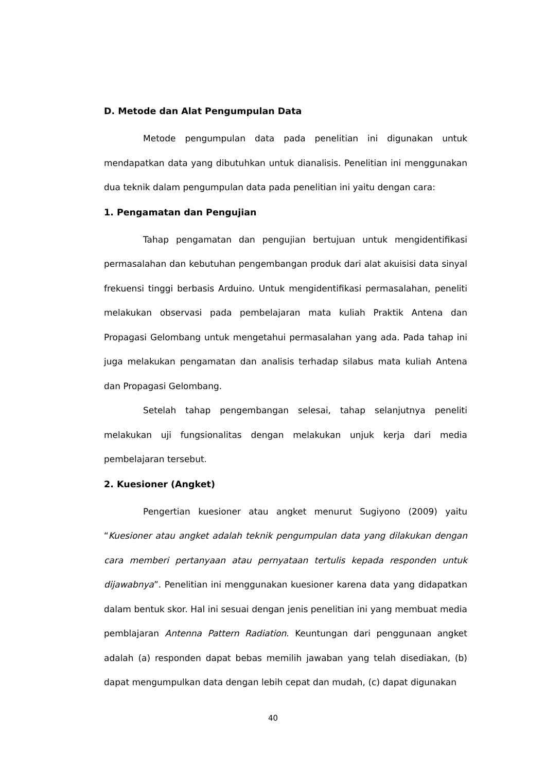D. Metode dan Alat Pengumpulan Data
Metode pengumpulan data pada penelitian ini digunakan untuk mendapatkan data yang dibutuhkan untuk dianalisis. Penelitian ini menggunakan dua teknik dalam pengumpulan data pada penelitian ini yaitu dengan cara:
1. Pengamatan dan Pengujian
Tahap pengamatan dan pengujian bertujuan untuk mengidentifikasi permasalahan dan kebutuhan pengembangan produk dari alat akuisisi data sinyal frekuensi tinggi berbasis Arduino. Untuk mengidentifikasi permasalahan, peneliti melakukan observasi pada pembelajaran mata kuliah Praktik Antena dan Propagasi Gelombang untuk mengetahui permasalahan yang ada. Pada tahap ini juga melakukan pengamatan dan analisis terhadap silabus mata kuliah Antena dan Propagasi Gelombang.
Setelah tahap pengembangan selesai, tahap selanjutnya peneliti melakukan uji fungsionalitas dengan melakukan unjuk kerja dari media pembelajaran tersebut.
2. Kuesioner (Angket)
Pengertian kuesioner atau angket menurut Sugiyono (2009) yaitu “Kuesioner atau angket adalah teknik pengumpulan data yang dilakukan dengan cara memberi pertanyaan atau pernyataan tertulis kepada responden untuk dijawabnya”. Penelitian ini menggunakan kuesioner karena data yang didapatkan dalam bentuk skor. Hal ini sesuai dengan jenis penelitian ini yang membuat media pemblajaran Antenna Pattern Radiation. Keuntungan dari penggunaan angket adalah (a) responden dapat bebas memilih jawaban yang telah disediakan, (b) dapat mengumpulkan data dengan lebih cepat dan mudah, (c) dapat digunakan
40